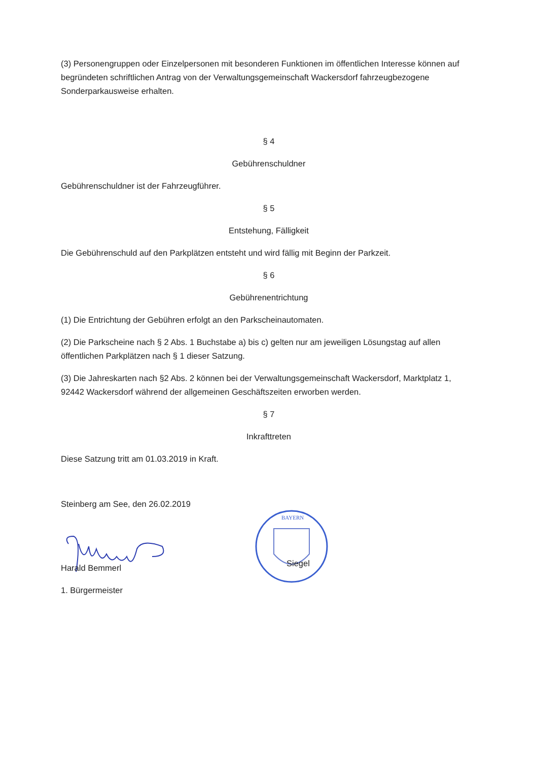(3) Personengruppen oder Einzelpersonen mit besonderen Funktionen im öffentlichen Interesse können auf begründeten schriftlichen Antrag von der Verwaltungsgemeinschaft Wackersdorf fahrzeugbezogene Sonderparkausweise erhalten.
§ 4
Gebührenschuldner
Gebührenschuldner ist der Fahrzeugführer.
§ 5
Entstehung, Fälligkeit
Die Gebührenschuld auf den Parkplätzen entsteht und wird fällig mit Beginn der Parkzeit.
§ 6
Gebührenentrichtung
(1) Die Entrichtung der Gebühren erfolgt an den Parkscheinautomaten.
(2) Die Parkscheine nach § 2 Abs. 1 Buchstabe a) bis c) gelten nur am jeweiligen Lösungstag auf allen öffentlichen Parkplätzen nach § 1 dieser Satzung.
(3) Die Jahreskarten nach §2 Abs. 2 können bei der Verwaltungsgemeinschaft Wackersdorf, Marktplatz 1, 92442 Wackersdorf während der allgemeinen Geschäftszeiten erworben werden.
§ 7
Inkrafttreten
Diese Satzung tritt am 01.03.2019 in Kraft.
Steinberg am See, den 26.02.2019
Harald Bemmerl
1. Bürgermeister
BAYERN
Siegel